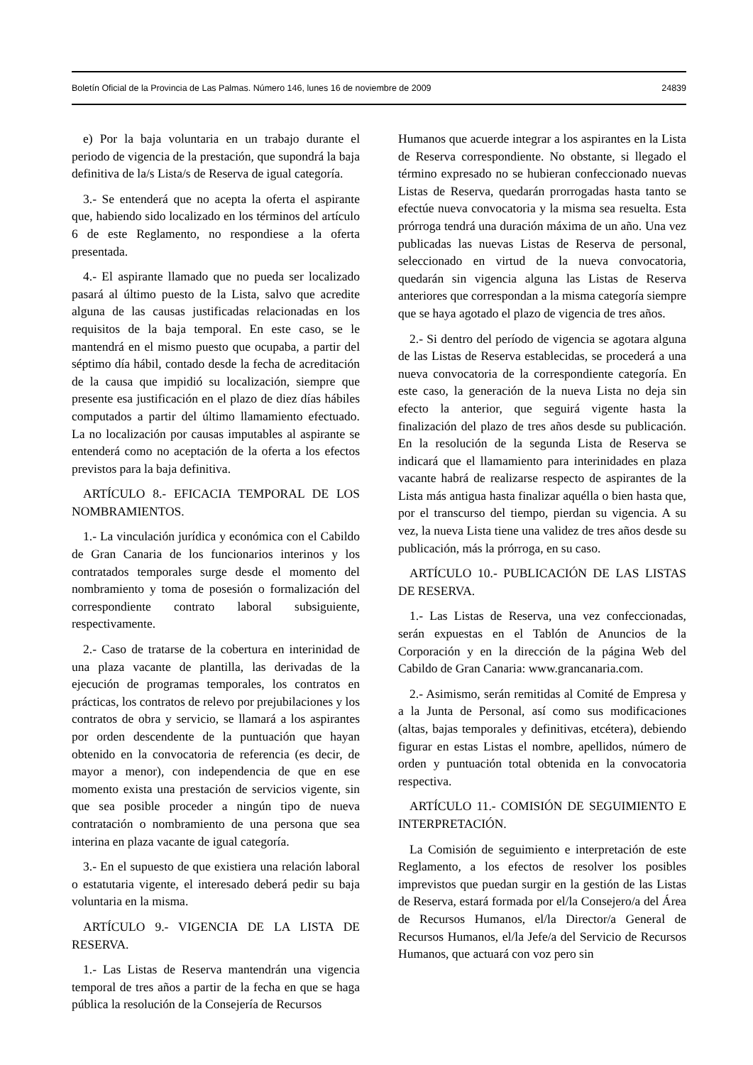Boletín Oficial de la Provincia de Las Palmas. Número 146, lunes 16 de noviembre de 2009 24839
e) Por la baja voluntaria en un trabajo durante el periodo de vigencia de la prestación, que supondrá la baja definitiva de la/s Lista/s de Reserva de igual categoría.
3.- Se entenderá que no acepta la oferta el aspirante que, habiendo sido localizado en los términos del artículo 6 de este Reglamento, no respondiese a la oferta presentada.
4.- El aspirante llamado que no pueda ser localizado pasará al último puesto de la Lista, salvo que acredite alguna de las causas justificadas relacionadas en los requisitos de la baja temporal. En este caso, se le mantendrá en el mismo puesto que ocupaba, a partir del séptimo día hábil, contado desde la fecha de acreditación de la causa que impidió su localización, siempre que presente esa justificación en el plazo de diez días hábiles computados a partir del último llamamiento efectuado. La no localización por causas imputables al aspirante se entenderá como no aceptación de la oferta a los efectos previstos para la baja definitiva.
ARTÍCULO 8.- EFICACIA TEMPORAL DE LOS NOMBRAMIENTOS.
1.- La vinculación jurídica y económica con el Cabildo de Gran Canaria de los funcionarios interinos y los contratados temporales surge desde el momento del nombramiento y toma de posesión o formalización del correspondiente contrato laboral subsiguiente, respectivamente.
2.- Caso de tratarse de la cobertura en interinidad de una plaza vacante de plantilla, las derivadas de la ejecución de programas temporales, los contratos en prácticas, los contratos de relevo por prejubilaciones y los contratos de obra y servicio, se llamará a los aspirantes por orden descendente de la puntuación que hayan obtenido en la convocatoria de referencia (es decir, de mayor a menor), con independencia de que en ese momento exista una prestación de servicios vigente, sin que sea posible proceder a ningún tipo de nueva contratación o nombramiento de una persona que sea interina en plaza vacante de igual categoría.
3.- En el supuesto de que existiera una relación laboral o estatutaria vigente, el interesado deberá pedir su baja voluntaria en la misma.
ARTÍCULO 9.- VIGENCIA DE LA LISTA DE RESERVA.
1.- Las Listas de Reserva mantendrán una vigencia temporal de tres años a partir de la fecha en que se haga pública la resolución de la Consejería de Recursos
Humanos que acuerde integrar a los aspirantes en la Lista de Reserva correspondiente. No obstante, si llegado el término expresado no se hubieran confeccionado nuevas Listas de Reserva, quedarán prorrogadas hasta tanto se efectúe nueva convocatoria y la misma sea resuelta. Esta prórroga tendrá una duración máxima de un año. Una vez publicadas las nuevas Listas de Reserva de personal, seleccionado en virtud de la nueva convocatoria, quedarán sin vigencia alguna las Listas de Reserva anteriores que correspondan a la misma categoría siempre que se haya agotado el plazo de vigencia de tres años.
2.- Si dentro del período de vigencia se agotara alguna de las Listas de Reserva establecidas, se procederá a una nueva convocatoria de la correspondiente categoría. En este caso, la generación de la nueva Lista no deja sin efecto la anterior, que seguirá vigente hasta la finalización del plazo de tres años desde su publicación. En la resolución de la segunda Lista de Reserva se indicará que el llamamiento para interinidades en plaza vacante habrá de realizarse respecto de aspirantes de la Lista más antigua hasta finalizar aquélla o bien hasta que, por el transcurso del tiempo, pierdan su vigencia. A su vez, la nueva Lista tiene una validez de tres años desde su publicación, más la prórroga, en su caso.
ARTÍCULO 10.- PUBLICACIÓN DE LAS LISTAS DE RESERVA.
1.- Las Listas de Reserva, una vez confeccionadas, serán expuestas en el Tablón de Anuncios de la Corporación y en la dirección de la página Web del Cabildo de Gran Canaria: www.grancanaria.com.
2.- Asimismo, serán remitidas al Comité de Empresa y a la Junta de Personal, así como sus modificaciones (altas, bajas temporales y definitivas, etcétera), debiendo figurar en estas Listas el nombre, apellidos, número de orden y puntuación total obtenida en la convocatoria respectiva.
ARTÍCULO 11.- COMISIÓN DE SEGUIMIENTO E INTERPRETACIÓN.
La Comisión de seguimiento e interpretación de este Reglamento, a los efectos de resolver los posibles imprevistos que puedan surgir en la gestión de las Listas de Reserva, estará formada por el/la Consejero/a del Área de Recursos Humanos, el/la Director/a General de Recursos Humanos, el/la Jefe/a del Servicio de Recursos Humanos, que actuará con voz pero sin